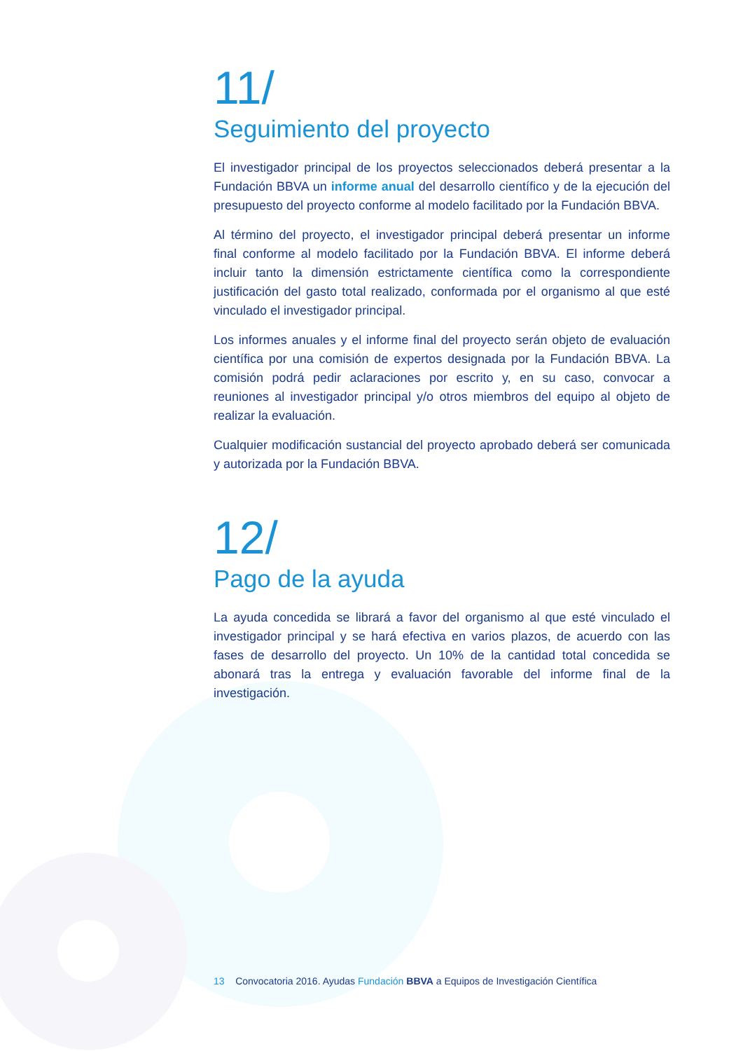11/
Seguimiento del proyecto
El investigador principal de los proyectos seleccionados deberá presentar a la Fundación BBVA un informe anual del desarrollo científico y de la ejecución del presupuesto del proyecto conforme al modelo facilitado por la Fundación BBVA.
Al término del proyecto, el investigador principal deberá presentar un informe final conforme al modelo facilitado por la Fundación BBVA. El informe deberá incluir tanto la dimensión estrictamente científica como la correspondiente justificación del gasto total realizado, conformada por el organismo al que esté vinculado el investigador principal.
Los informes anuales y el informe final del proyecto serán objeto de evaluación científica por una comisión de expertos designada por la Fundación BBVA. La comisión podrá pedir aclaraciones por escrito y, en su caso, convocar a reuniones al investigador principal y/o otros miembros del equipo al objeto de realizar la evaluación.
Cualquier modificación sustancial del proyecto aprobado deberá ser comunicada y autorizada por la Fundación BBVA.
12/
Pago de la ayuda
La ayuda concedida se librará a favor del organismo al que esté vinculado el investigador principal y se hará efectiva en varios plazos, de acuerdo con las fases de desarrollo del proyecto. Un 10% de la cantidad total concedida se abonará tras la entrega y evaluación favorable del informe final de la investigación.
13 Convocatoria 2016. Ayudas Fundación BBVA a Equipos de Investigación Científica